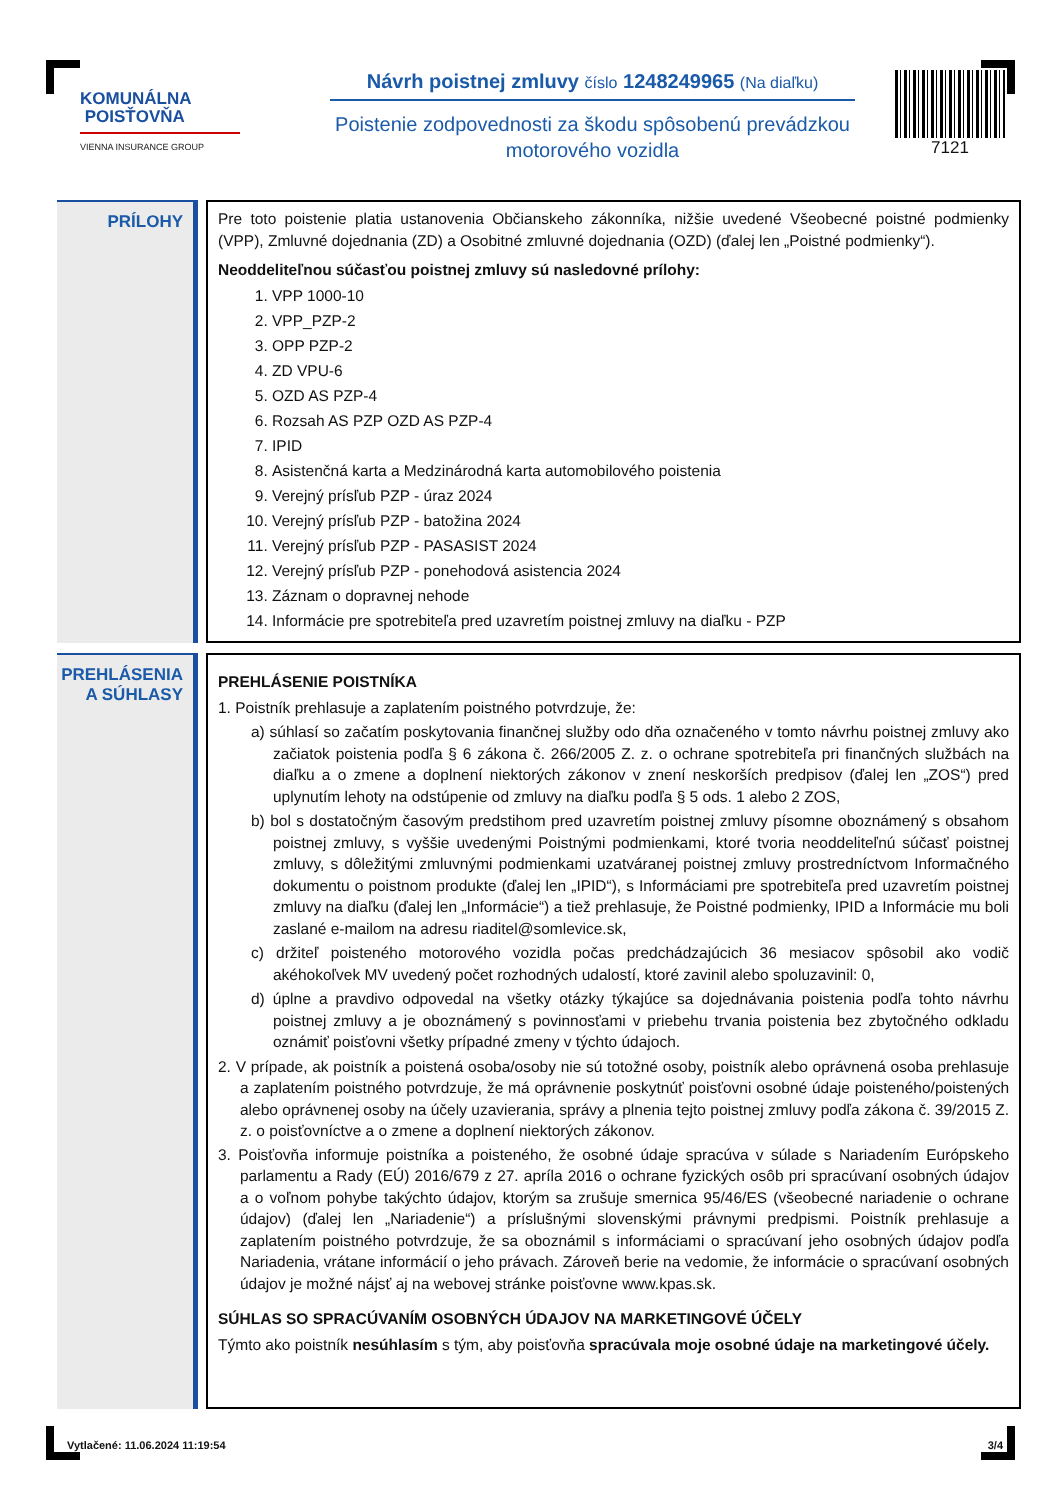KOMUNÁLNA
POISŤOVŇA
VIENNA INSURANCE GROUP
Návrh poistnej zmluvy číslo 1248249965 (Na diaľku)
Poistenie zodpovednosti za škodu spôsobenú prevádzkou
motorového vozidla
7121
PRÍLOHY
Pre toto poistenie platia ustanovenia Občianskeho zákonníka, nižšie uvedené Všeobecné poistné podmienky (VPP), Zmluvné dojednania (ZD) a Osobitné zmluvné dojednania (OZD) (ďalej len „Poistné podmienky“).
Neoddeliteľnou súčasťou poistnej zmluvy sú nasledovné prílohy:
1. VPP 1000-10
2. VPP_PZP-2
3. OPP PZP-2
4. ZD VPU-6
5. OZD AS PZP-4
6. Rozsah AS PZP OZD AS PZP-4
7. IPID
8. Asistenčná karta a Medzinárodná karta automobilového poistenia
9. Verejný prísľub PZP - úraz 2024
10. Verejný prísľub PZP - batožina 2024
11. Verejný prísľub PZP - PASASIST 2024
12. Verejný prísľub PZP - ponehodová asistencia 2024
13. Záznam o dopravnej nehode
14. Informácie pre spotrebiteľa pred uzavretím poistnej zmluvy na diaľku - PZP
PREHLÁSENIA
A SÚHLASY
PREHLÁSENIE POISTNÍKA
1. Poistník prehlasuje a zaplatením poistného potvrdzuje, že:
a) súhlasí so začatím poskytovania finančnej služby odo dňa označeného v tomto návrhu poistnej zmluvy ako začiatok poistenia podľa § 6 zákona č. 266/2005 Z. z. o ochrane spotrebiteľa pri finančných službách na diaľku a o zmene a doplnení niektorých zákonov v znení neskorších predpisov (ďalej len „ZOS“) pred uplynutím lehoty na odstúpenie od zmluvy na diaľku podľa § 5 ods. 1 alebo 2 ZOS,
b) bol s dostatočným časovým predstihom pred uzavretím poistnej zmluvy písomne oboznámený s obsahom poistnej zmluvy, s vyššie uvedenými Poistnými podmienkami, ktoré tvoria neoddeliteľnú súčasť poistnej zmluvy, s dôležitými zmluvnými podmienkami uzatváranej poistnej zmluvy prostredníctvom Informačného dokumentu o poistnom produkte (ďalej len „IPID“), s Informáciami pre spotrebiteľa pred uzavretím poistnej zmluvy na diaľku (ďalej len „Informácie“) a tiež prehlasuje, že Poistné podmienky, IPID a Informácie mu boli zaslané e-mailom na adresu riaditel@somlevice.sk,
c) držiteľ poisteného motorového vozidla počas predchádzajúcich 36 mesiacov spôsobil ako vodič akéhokoľvek MV uvedený počet rozhodných udalostí, ktoré zavinil alebo spoluzavinil: 0,
d) úplne a pravdivo odpovedal na všetky otázky týkajúce sa dojednávania poistenia podľa tohto návrhu poistnej zmluvy a je oboznámený s povinnosťami v priebehu trvania poistenia bez zbytočného odkladu oznámiť poisťovni všetky prípadné zmeny v týchto údajoch.
2. V prípade, ak poistník a poistená osoba/osoby nie sú totožné osoby, poistník alebo oprávnená osoba prehlasuje a zaplatením poistného potvrdzuje, že má oprávnenie poskytnúť poisťovni osobné údaje poisteného/poistených alebo oprávnenej osoby na účely uzavierania, správy a plnenia tejto poistnej zmluvy podľa zákona č. 39/2015 Z. z. o poisťovníctve a o zmene a doplnení niektorých zákonov.
3. Poisťovňa informuje poistníka a poisteného, že osobné údaje spracúva v súlade s Nariadením Európskeho parlamentu a Rady (EÚ) 2016/679 z 27. apríla 2016 o ochrane fyzických osôb pri spracúvaní osobných údajov a o voľnom pohybe takýchto údajov, ktorým sa zrušuje smernica 95/46/ES (všeobecné nariadenie o ochrane údajov) (ďalej len „Nariadenie“) a príslušnými slovenskými právnymi predpismi. Poistník prehlasuje a zaplatením poistného potvrdzuje, že sa oboznámil s informáciami o spracúvaní jeho osobných údajov podľa Nariadenia, vrátane informácií o jeho právach. Zároveň berie na vedomie, že informácie o spracúvaní osobných údajov je možné nájsť aj na webovej stránke poisťovne www.kpas.sk.
SÚHLAS SO SPRACÚVANÍM OSOBNÝCH ÚDAJOV NA MARKETINGOVÉ ÚČELY
Týmto ako poistník nesúhlasím s tým, aby poisťovňa spracúvala moje osobné údaje na marketingové účely.
Vytlačené: 11.06.2024 11:19:54 3/4